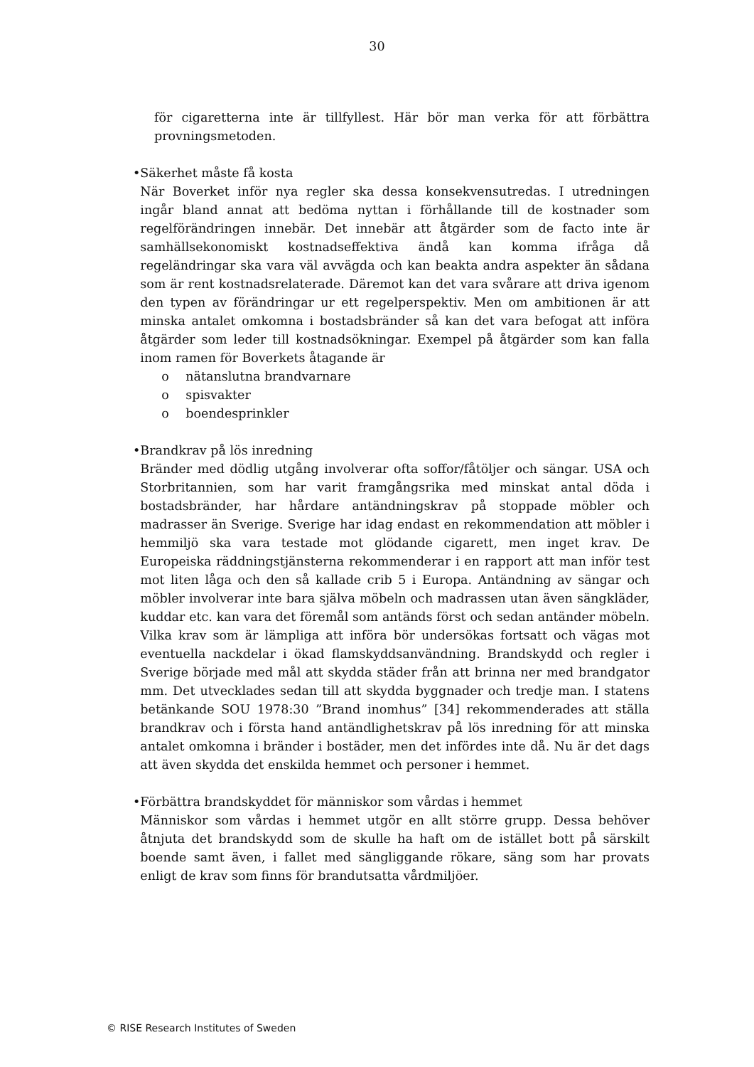30
för cigaretterna inte är tillfyllest. Här bör man verka för att förbättra provningsmetoden.
• Säkerhet måste få kosta
När Boverket inför nya regler ska dessa konsekvensutredas. I utredningen ingår bland annat att bedöma nyttan i förhållande till de kostnader som regelförändringen innebär. Det innebär att åtgärder som de facto inte är samhällsekonomiskt kostnadseffektiva ändå kan komma ifråga då regeländringar ska vara väl avvägda och kan beakta andra aspekter än sådana som är rent kostnadsrelaterade. Däremot kan det vara svårare att driva igenom den typen av förändringar ur ett regelperspektiv. Men om ambitionen är att minska antalet omkomna i bostadsbränder så kan det vara befogat att införa åtgärder som leder till kostnadsökningar. Exempel på åtgärder som kan falla inom ramen för Boverkets åtagande är
o nätanslutna brandvarnare
o spisvakter
o boendesprinkler
• Brandkrav på lös inredning
Bränder med dödlig utgång involverar ofta soffor/fåtöljer och sängar. USA och Storbritannien, som har varit framgångsrika med minskat antal döda i bostadsbränder, har hårdare antändningskrav på stoppade möbler och madrasser än Sverige. Sverige har idag endast en rekommendation att möbler i hemmiljö ska vara testade mot glödande cigarett, men inget krav. De Europeiska räddningstjänsterna rekommenderar i en rapport att man inför test mot liten låga och den så kallade crib 5 i Europa. Antändning av sängar och möbler involverar inte bara själva möbeln och madrassen utan även sängkläder, kuddar etc. kan vara det föremål som antänds först och sedan antänder möbeln. Vilka krav som är lämpliga att införa bör undersökas fortsatt och vägas mot eventuella nackdelar i ökad flamskyddsanvändning. Brandskydd och regler i Sverige började med mål att skydda städer från att brinna ner med brandgator mm. Det utvecklades sedan till att skydda byggnader och tredje man. I statens betänkande SOU 1978:30 ”Brand inomhus” [34] rekommenderades att ställa brandkrav och i första hand antändlighetskrav på lös inredning för att minska antalet omkomna i bränder i bostäder, men det infördes inte då. Nu är det dags att även skydda det enskilda hemmet och personer i hemmet.
• Förbättra brandskyddet för människor som vårdas i hemmet
Människor som vårdas i hemmet utgör en allt större grupp. Dessa behöver åtnjuta det brandskydd som de skulle ha haft om de istället bott på särskilt boende samt även, i fallet med sängliggande rökare, säng som har provats enligt de krav som finns för brandutsatta vårdmiljöer.
© RISE Research Institutes of Sweden